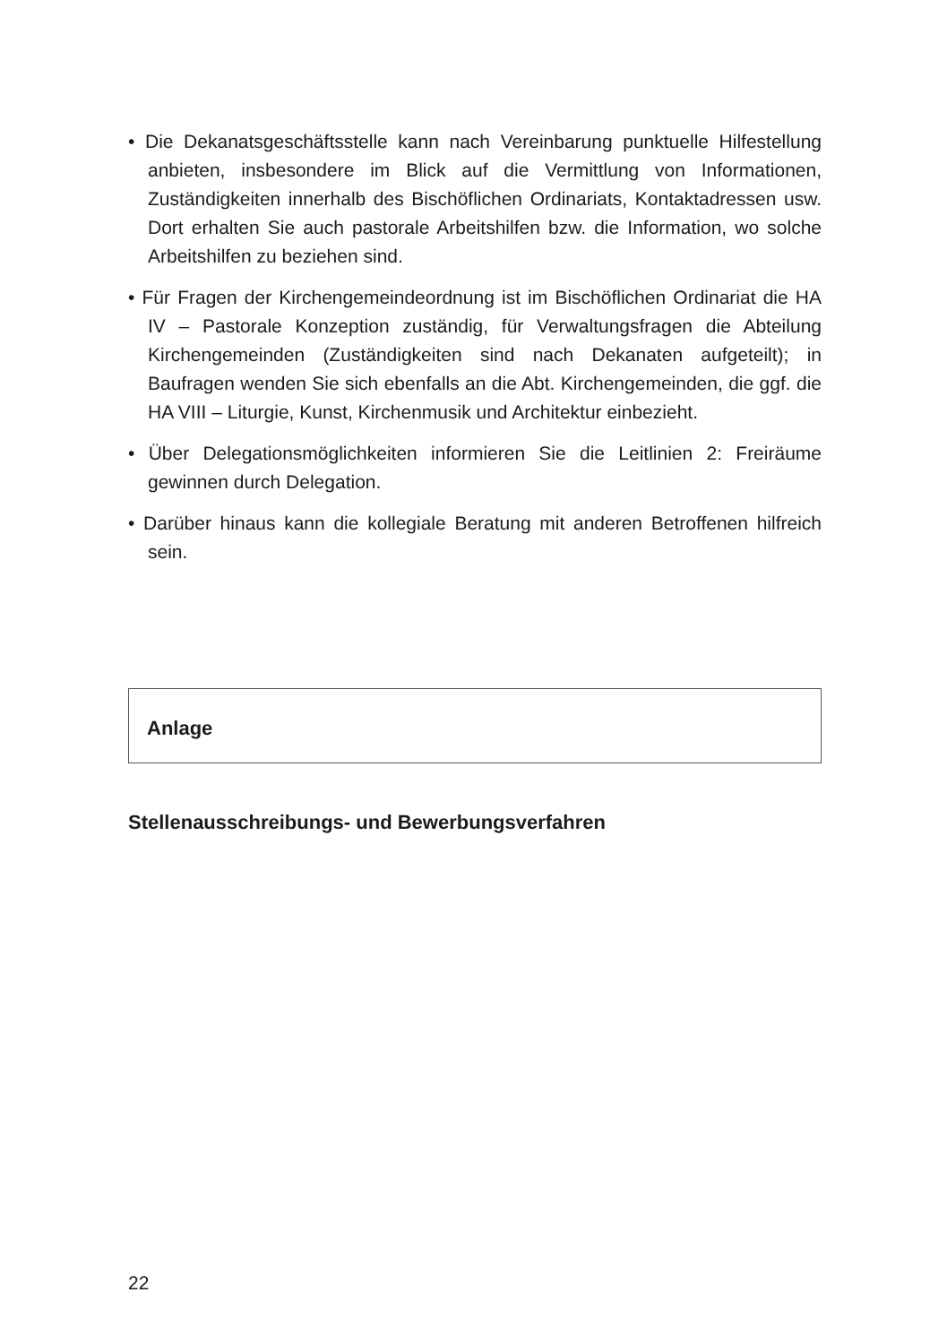• Die Dekanatsgeschäftsstelle kann nach Vereinbarung punktuelle Hilfestellung anbieten, insbesondere im Blick auf die Vermittlung von Informationen, Zuständigkeiten innerhalb des Bischöflichen Ordinariats, Kontaktadressen usw. Dort erhalten Sie auch pastorale Arbeitshilfen bzw. die Information, wo solche Arbeitshilfen zu beziehen sind.
• Für Fragen der Kirchengemeindeordnung ist im Bischöflichen Ordinariat die HA IV – Pastorale Konzeption zuständig, für Verwaltungsfragen die Abteilung Kirchengemeinden (Zuständigkeiten sind nach Dekanaten aufgeteilt); in Baufragen wenden Sie sich ebenfalls an die Abt. Kirchengemeinden, die ggf. die HA VIII – Liturgie, Kunst, Kirchenmusik und Architektur einbezieht.
• Über Delegationsmöglichkeiten informieren Sie die Leitlinien 2: Freiräume gewinnen durch Delegation.
• Darüber hinaus kann die kollegiale Beratung mit anderen Betroffenen hilfreich sein.
Anlage
Stellenausschreibungs- und Bewerbungsverfahren
22